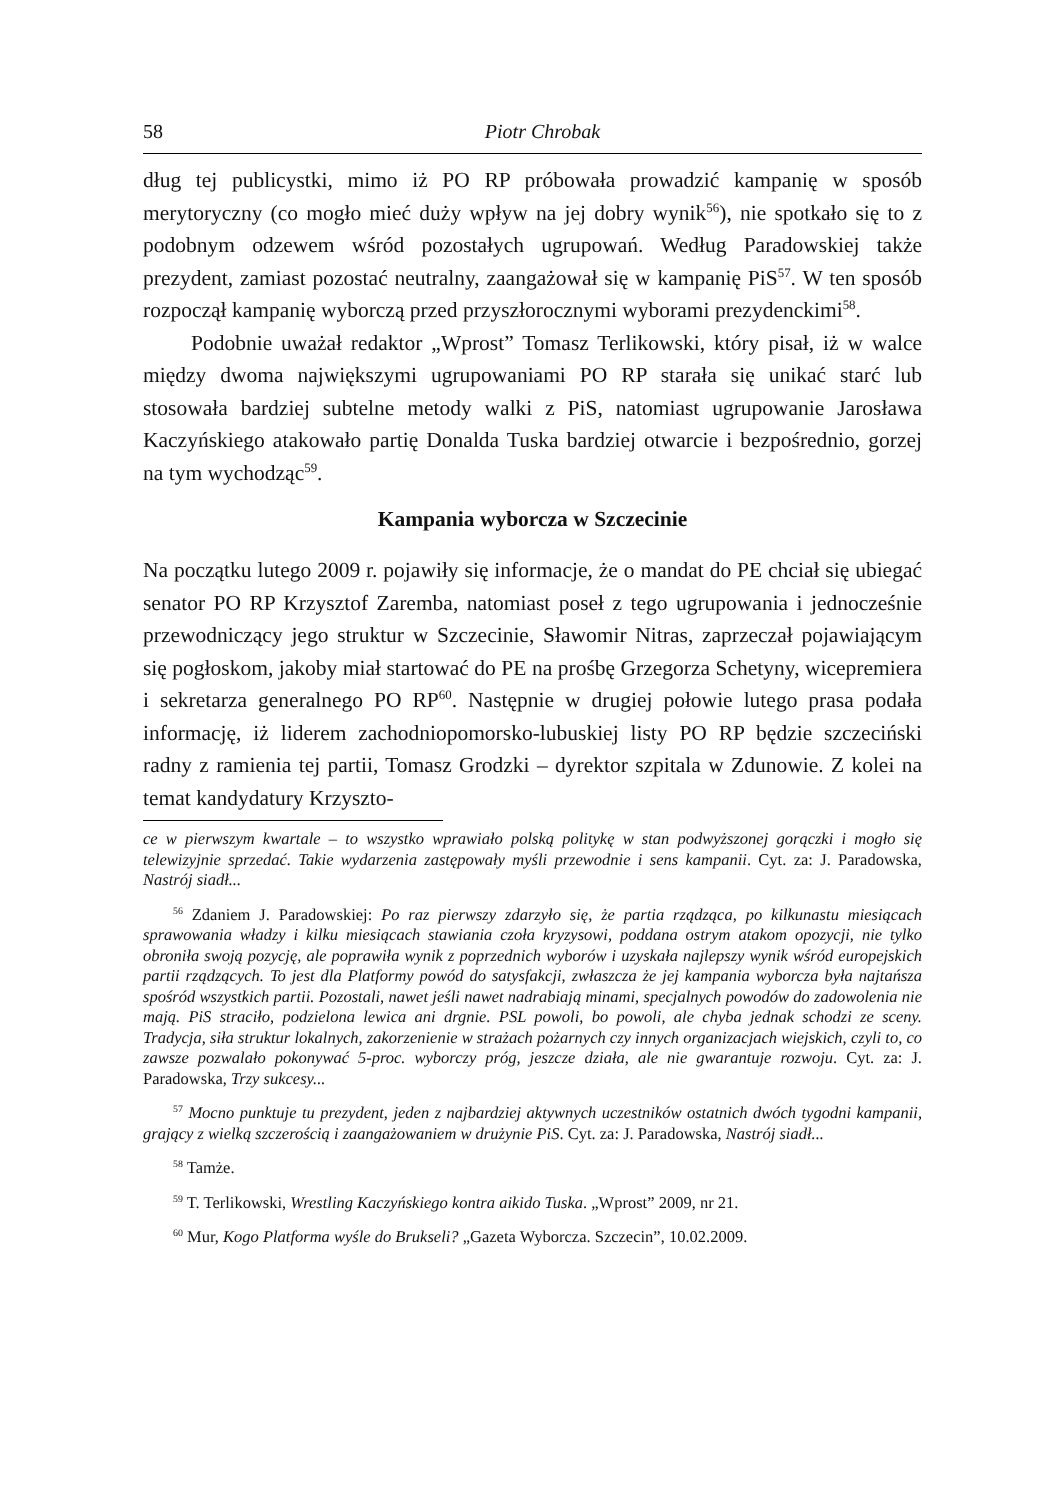58 Piotr Chrobak
dług tej publicystki, mimo iż PO RP próbowała prowadzić kampanię w sposób merytoryczny (co mogło mieć duży wpływ na jej dobry wynik<sup>56</sup>), nie spotkało się to z podobnym odzewem wśród pozostałych ugrupowań. Według Paradowskiej także prezydent, zamiast pozostać neutralny, zaangażował się w kampanię PiS<sup>57</sup>. W ten sposób rozpoczął kampanię wyborczą przed przyszłorocznymi wyborami prezydenckimi<sup>58</sup>.
Podobnie uważał redaktor „Wprost” Tomasz Terlikowski, który pisał, iż w walce między dwoma największymi ugrupowaniami PO RP starała się unikać starć lub stosowała bardziej subtelne metody walki z PiS, natomiast ugrupowanie Jarosława Kaczyńskiego atakowało partię Donalda Tuska bardziej otwarcie i bezpośrednio, gorzej na tym wychodząc<sup>59</sup>.
Kampania wyborcza w Szczecinie
Na początku lutego 2009 r. pojawiły się informacje, że o mandat do PE chciał się ubiegać senator PO RP Krzysztof Zaremba, natomiast poseł z tego ugrupowania i jednocześnie przewodniczący jego struktur w Szczecinie, Sławomir Nitras, zaprzeczał pojawiającym się pogłoskom, jakoby miał startować do PE na prośbę Grzegorza Schetyny, wicepremiera i sekretarza generalnego PO RP<sup>60</sup>. Następnie w drugiej połowie lutego prasa podała informację, iż liderem zachodniopomorsko-lubuskiej listy PO RP będzie szczeciński radny z ramienia tej partii, Tomasz Grodzki – dyrektor szpitala w Zdunowie. Z kolei na temat kandydatury Krzyszto-
ce w pierwszym kwartale – to wszystko wprawiało polską politykę w stan podwyższonej gorączki i mogło się telewizyjnie sprzedać. Takie wydarzenia zastępowały myśli przewodnie i sens kampanii. Cyt. za: J. Paradowska, Nastrój siadł...
<sup>56</sup> Zdaniem J. Paradowskiej: Po raz pierwszy zdarzyło się, że partia rządząca, po kilkunastu miesiącach sprawowania władzy i kilku miesiącach stawiania czoła kryzysowi, poddana ostrym atakom opozycji, nie tylko obroniła swoją pozycję, ale poprawiła wynik z poprzednich wyborów i uzyskała najlepszy wynik wśród europejskich partii rządzących. To jest dla Platformy powód do satysfakcji, zwłaszcza że jej kampania wyborcza była najtańsza spośród wszystkich partii. Pozostali, nawet jeśli nawet nadrabiają minami, specjalnych powodów do zadowolenia nie mają. PiS straciło, podzielona lewica ani drgnie. PSL powoli, bo powoli, ale chyba jednak schodzi ze sceny. Tradycja, siła struktur lokalnych, zakorzenienie w strażach pożarnych czy innych organizacjach wiejskich, czyli to, co zawsze pozwalało pokonywać 5-proc. wyborczy próg, jeszcze działa, ale nie gwarantuje rozwoju. Cyt. za: J. Paradowska, Trzy sukcesy...
<sup>57</sup> Mocno punktuje tu prezydent, jeden z najbardziej aktywnych uczestników ostatnich dwóch tygodni kampanii, grający z wielką szczerością i zaangażowaniem w drużynie PiS. Cyt. za: J. Paradowska, Nastrój siadł...
<sup>58</sup> Tamże.
<sup>59</sup> T. Terlikowski, Wrestling Kaczyńskiego kontra aikido Tuska. „Wprost” 2009, nr 21.
<sup>60</sup> Mur, Kogo Platforma wyśle do Brukseli? „Gazeta Wyborcza. Szczecin”, 10.02.2009.